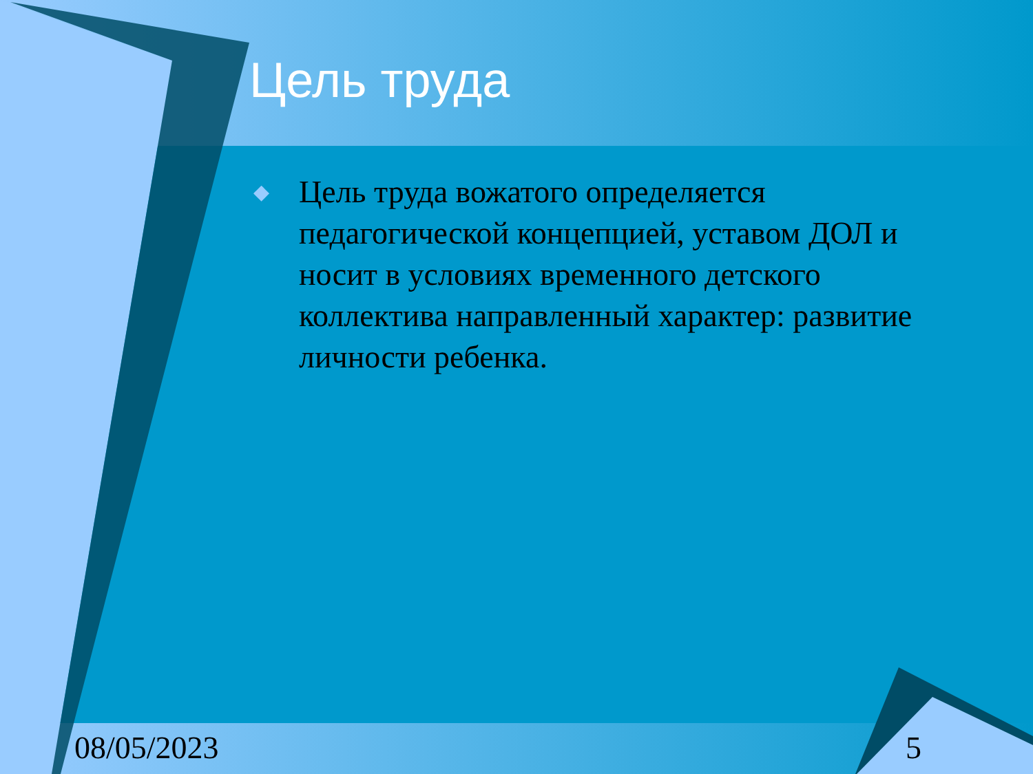Цель труда
◆ Цель труда вожатого определяется педагогической концепцией, уставом ДОЛ и носит в условиях временного детского коллектива направленный характер: развитие личности ребенка.
08/05/2023 5